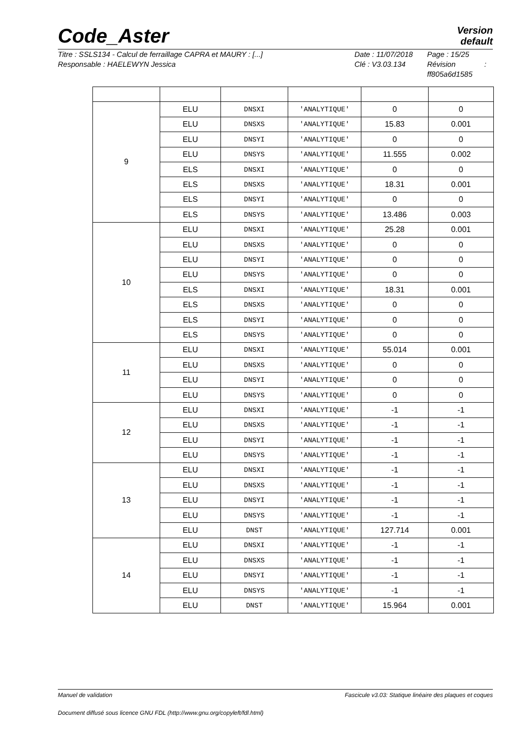Code_Aster
Version
default
Titre : SSLS134 - Calcul de ferraillage CAPRA et MAURY : [...]
Responsable : HAELEWYN Jessica
Date : 11/07/2018
Clé : V3.03.134
Page : 15/25
Révision :
ff805a6d1585
| 9 | ELU | DNSXI | 'ANALYTIQUE' | 0 | 0 |
| | ELU | DNSXS | 'ANALYTIQUE' | 15.83 | 0.001 |
| | ELU | DNSYI | 'ANALYTIQUE' | 0 | 0 |
| | ELU | DNSYS | 'ANALYTIQUE' | 11.555 | 0.002 |
| | ELS | DNSXI | 'ANALYTIQUE' | 0 | 0 |
| | ELS | DNSXS | 'ANALYTIQUE' | 18.31 | 0.001 |
| | ELS | DNSYI | 'ANALYTIQUE' | 0 | 0 |
| | ELS | DNSYS | 'ANALYTIQUE' | 13.486 | 0.003 |
| 10 | ELU | DNSXI | 'ANALYTIQUE' | 25.28 | 0.001 |
| | ELU | DNSXS | 'ANALYTIQUE' | 0 | 0 |
| | ELU | DNSYI | 'ANALYTIQUE' | 0 | 0 |
| | ELU | DNSYS | 'ANALYTIQUE' | 0 | 0 |
| | ELS | DNSXI | 'ANALYTIQUE' | 18.31 | 0.001 |
| | ELS | DNSXS | 'ANALYTIQUE' | 0 | 0 |
| | ELS | DNSYI | 'ANALYTIQUE' | 0 | 0 |
| | ELS | DNSYS | 'ANALYTIQUE' | 0 | 0 |
| 11 | ELU | DNSXI | 'ANALYTIQUE' | 55.014 | 0.001 |
| | ELU | DNSXS | 'ANALYTIQUE' | 0 | 0 |
| | ELU | DNSYI | 'ANALYTIQUE' | 0 | 0 |
| | ELU | DNSYS | 'ANALYTIQUE' | 0 | 0 |
| 12 | ELU | DNSXI | 'ANALYTIQUE' | -1 | -1 |
| | ELU | DNSXS | 'ANALYTIQUE' | -1 | -1 |
| | ELU | DNSYI | 'ANALYTIQUE' | -1 | -1 |
| | ELU | DNSYS | 'ANALYTIQUE' | -1 | -1 |
| 13 | ELU | DNSXI | 'ANALYTIQUE' | -1 | -1 |
| | ELU | DNSXS | 'ANALYTIQUE' | -1 | -1 |
| | ELU | DNSYI | 'ANALYTIQUE' | -1 | -1 |
| | ELU | DNSYS | 'ANALYTIQUE' | -1 | -1 |
| | ELU | DNST | 'ANALYTIQUE' | 127.714 | 0.001 |
| 14 | ELU | DNSXI | 'ANALYTIQUE' | -1 | -1 |
| | ELU | DNSXS | 'ANALYTIQUE' | -1 | -1 |
| | ELU | DNSYI | 'ANALYTIQUE' | -1 | -1 |
| | ELU | DNSYS | 'ANALYTIQUE' | -1 | -1 |
| | ELU | DNST | 'ANALYTIQUE' | 15.964 | 0.001 |
Manuel de validation Fascicule v3.03: Statique linéaire des plaques et coques
Document diffusé sous licence GNU FDL (http://www.gnu.org/copyleft/fdl.html)